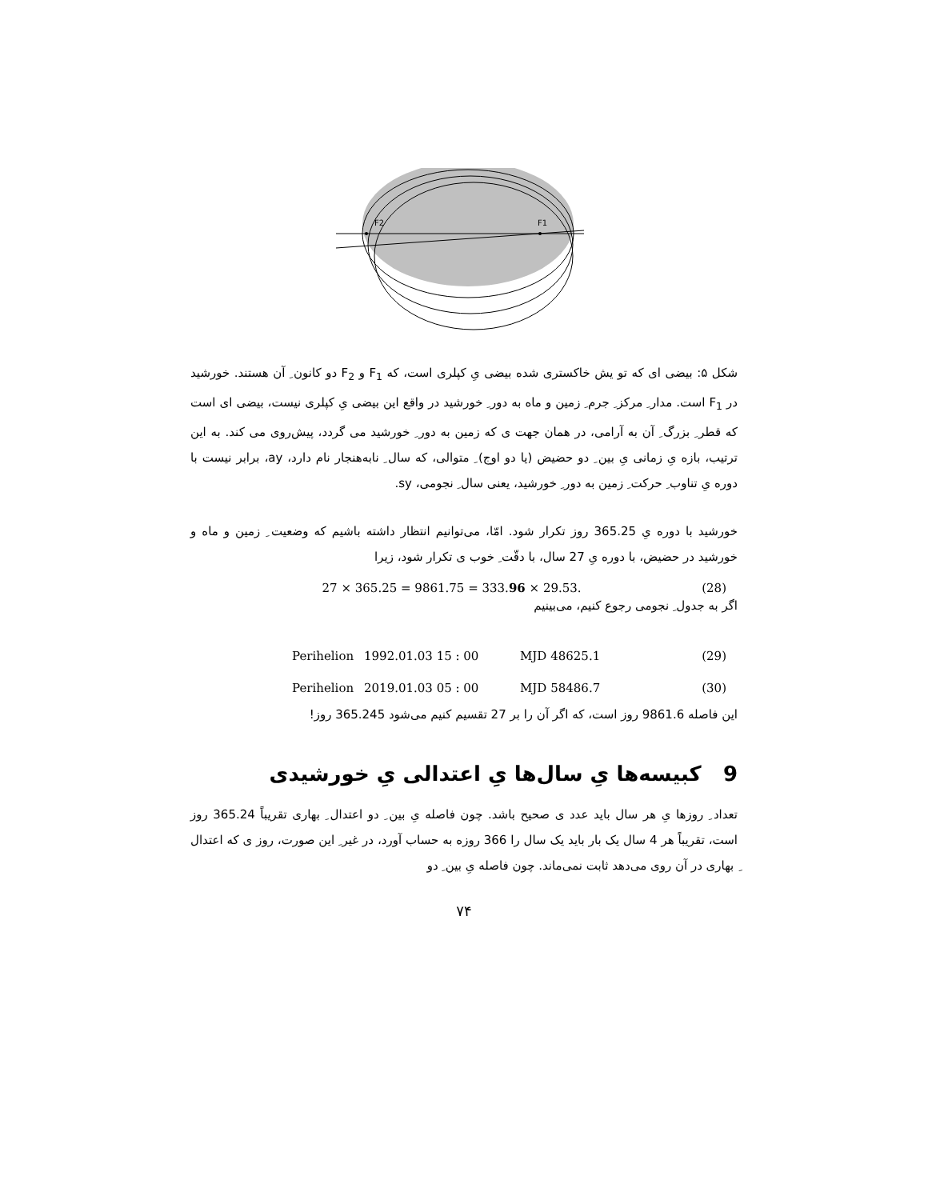F2
F1
شکل ۵: بیضی ای که تو یش خاکستری شده بیضی یِ کپلری است، که F<sub>1</sub> و F<sub>2</sub> دو کانون ِ آن هستند. خورشید در F<sub>1</sub> است. مدار ِ مرکز ِ جرم ِ زمین و ماه به دور ِ خورشید در واقع این بیضی یِ کپلری نیست، بیضی ای است که قطر ِ بزرگ ِ آن به آرامی، در همان جهت ی که زمین به دور ِ خورشید می گردد، پیش‌روی می کند. به این ترتیب، بازه یِ زمانی یِ بین ِ دو حضیض (یا دو اوج) ِ متوالی، که سال ِ نابه‌هنجار نام دارد، ay، برابر نیست با دوره یِ تناوب ِ حرکت ِ زمین به دور ِ خورشید، یعنی سال ِ نجومی، sy.
خورشید با دوره یِ 365.25 روز تکرار شود. امّا، می‌توانیم انتظار داشته باشیم که وضعیت ِ زمین و ماه و خورشید در حضیض، با دوره یِ 27 سال، با دقّت ِ خوب ی تکرار شود، زیرا
27 × 365.25 = 9861.75 = 333.96 × 29.53. (28)
اگر به جدول ِ نجومی رجوع کنیم، می‌بینیم
Perihelion 1992.01.03 15 : 00 MJD 48625.1 (29)
Perihelion 2019.01.03 05 : 00 MJD 58486.7 (30)
این فاصله 9861.6 روز است، که اگر آن را بر 27 تقسیم کنیم می‌شود 365.245 روز!
9 کبیسه‌ها یِ سال‌ها یِ اعتدالی یِ خورشیدی
تعداد ِ روزها یِ هر سال باید عدد ی صحیح باشد. چون فاصله یِ بین ِ دو اعتدال ِ بهاری تقریباً 365.24 روز است، تقریباً هر 4 سال یک بار باید یک سال را 366 روزه به حساب آورد، در غیر ِ این صورت، روز ی که اعتدال ِ بهاری در آن روی می‌دهد ثابت نمی‌ماند. چون فاصله یِ بین ِ دو
۷۴